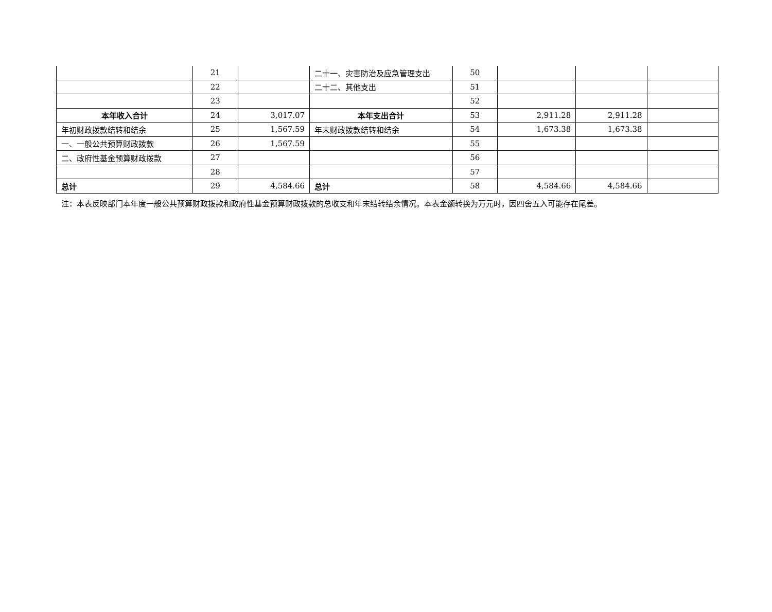| | 21 | | 二十一、灾害防治及应急管理支出 | 50 | | | |
| | 22 | | 二十二、其他支出 | 51 | | | |
| | 23 | | | 52 | | | |
| 本年收入合计 | 24 | 3,017.07 | 本年支出合计 | 53 | 2,911.28 | 2,911.28 | |
| 年初财政拨款结转和结余 | 25 | 1,567.59 | 年末财政拨款结转和结余 | 54 | 1,673.38 | 1,673.38 | |
| 一、一般公共预算财政拨款 | 26 | 1,567.59 | | 55 | | | |
| 二、政府性基金预算财政拨款 | 27 | | | 56 | | | |
| | 28 | | | 57 | | | |
| 总计 | 29 | 4,584.66 | 总计 | 58 | 4,584.66 | 4,584.66 | |
注：本表反映部门本年度一般公共预算财政拨款和政府性基金预算财政拨款的总收支和年末结转结余情况。本表金额转换为万元时，因四舍五入可能存在尾差。